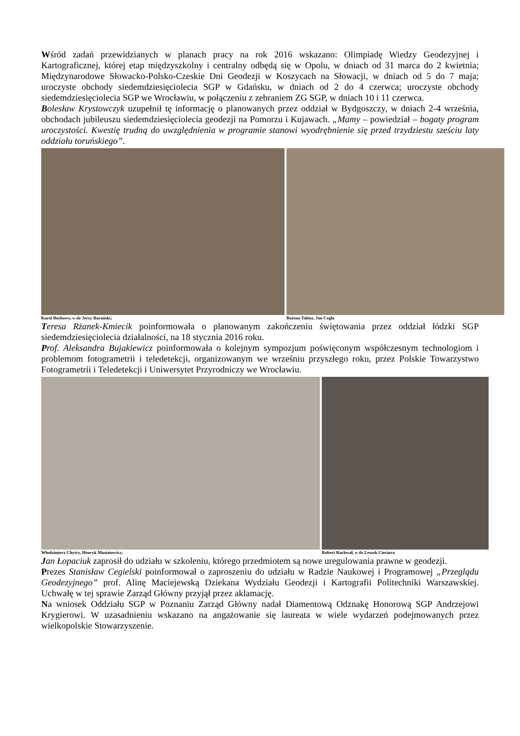Wśród zadań przewidzianych w planach pracy na rok 2016 wskazano: Olimpiadę Wiedzy Geodezyjnej i Kartograficznej, której etap międzyszkolny i centralny odbędą się w Opolu, w dniach od 31 marca do 2 kwietnia; Międzynarodowe Słowacko-Polsko-Czeskie Dni Geodezji w Koszycach na Słowacji, w dniach od 5 do 7 maja; uroczyste obchody siedemdziesięciolecia SGP w Gdańsku, w dniach od 2 do 4 czerwca; uroczyste obchody siedemdziesięciolecia SGP we Wrocławiu, w połączeniu z zebraniem ZG SGP, w dniach 10 i 11 czerwca.
Bolesław Krystowczyk uzupełnił tę informację o planowanych przez oddział w Bydgoszczy, w dniach 2-4 września, obchodach jubileuszu siedemdziesięciolecia geodezji na Pomorzu i Kujawach. „Mamy – powiedział – bogaty program uroczystości. Kwestię trudną do uwzględnienia w programie stanowi wyodrębnienie się przed trzydziestu sześciu laty oddziału toruńskiego”.
Karol Borkowy, w tle Jerzy Barański;
Bożena Tabisz, Jan Cegła
Teresa Rżanek-Kmiecik poinformowała o planowanym zakończeniu świętowania przez oddział łódzki SGP siedemdziesięciolecia działalności, na 18 stycznia 2016 roku.
Prof. Aleksandra Bujakiewicz poinformowała o kolejnym sympozjum poświęconym współczesnym technologiom i problemom fotogrametrii i teledetekcji, organizowanym we wrześniu przyszłego roku, przez Polskie Towarzystwo Fotogrametrii i Teledetekcji i Uniwersytet Przyrodniczy we Wrocławiu.
Włodzimierz Chytry, Henryk Musiatowicz;
Robert Rachwał, w tle Leszek Cieciura
Jan Łopaciuk zaprosił do udziału w szkoleniu, którego przedmiotem są nowe uregulowania prawne w geodezji.
Prezes Stanisław Cegielski poinformował o zaproszeniu do udziału w Radzie Naukowej i Programowej „Przeglądu Geodezyjnego” prof. Alinę Maciejewską Dziekana Wydziału Geodezji i Kartografii Politechniki Warszawskiej. Uchwałę w tej sprawie Zarząd Główny przyjął przez aklamację.
Na wniosek Oddziału SGP w Poznaniu Zarząd Główny nadał Diamentową Odznakę Honorową SGP Andrzejowi Krygierowi. W uzasadnieniu wskazano na angażowanie się laureata w wiele wydarzeń podejmowanych przez wielkopolskie Stowarzyszenie.